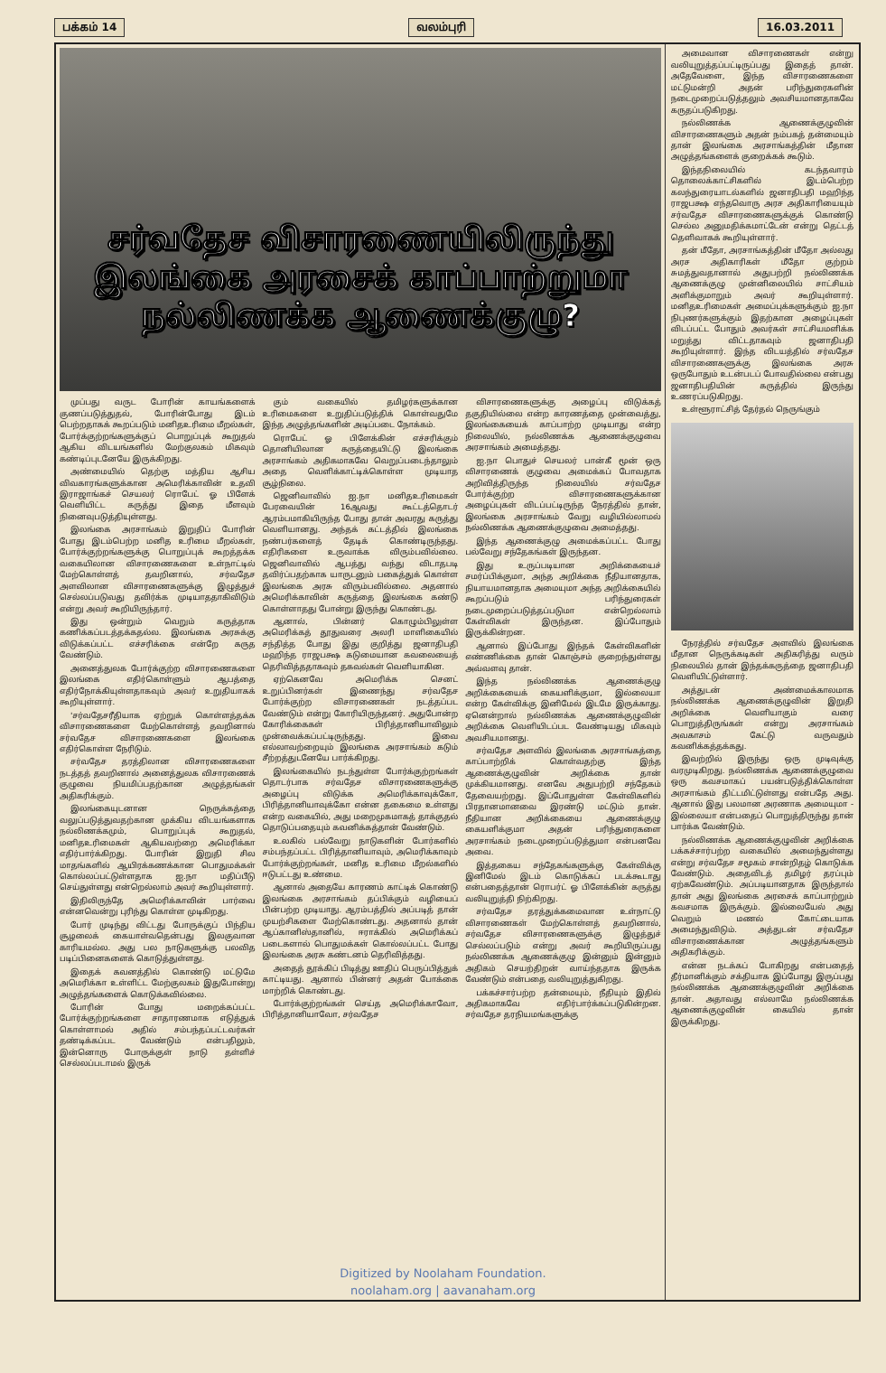பக்கம் 14 வலம்புரி 16.03.2011
சர்வதேச விசாரணையிலிருந்து
இலங்கை அரசைக் காப்பாற்றுமா
நல்லிணக்க ஆணைக்குழு?
முப்பது வருட போரின் காயங்களைக் குணப்படுத்துதல், போரின்போது இடம் பெற்றதாகக் கூறப்படும் மனிதஉரிமை மீறல்கள், போர்க்குற்றங்களுக்குப் பொறுப்புக் கூறுதல் ஆகிய விடயங்களில் மேற்குலகம் மிகவும் கண்டிப்புடனேயே இருக்கிறது.
அண்மையில் தெற்கு மத்திய ஆசிய விவகாரங்களுக்கான அமெரிக்காவின் உதவி இராஜாங்கச் செயலர் ரொபேட் ஓ பிளேக் வெளியிட்ட கருத்து இதை மீளவும் நினைவுபடுத்தியுள்ளது.
இலங்கை அரசாங்கம் இறுதிப் போரின் போது இடம்பெற்ற மனித உரிமை மீறல்கள், போர்க்குற்றங்களுக்கு பொறுப்புக் கூறத்தக்க வகையிலான விசாரணைகளை உள்நாட்டில் மேற்கொள்ளத் தவறினால், சர்வதேச அளவிலான விசாரணைகளுக்கு இழுத்துச் செல்லப்படுவது தவிர்க்க முடியாததாகிவிடும் என்று அவர் கூறியிருந்தார்.
இது ஒன்றும் வெறும் கருத்தாக கணிக்கப்படத்தக்கதல்ல. இலங்கை அரசுக்கு விடுக்கப்பட்ட எச்சரிக்கை என்றே கருத வேண்டும்.
அனைத்துலக போர்க்குற்ற விசாரணைகளை இலங்கை எதிர்கொள்ளும் ஆபத்தை எதிர்நோக்கியுள்ளதாகவும் அவர் உறுதியாகக் கூறியுள்ளார்.
'சர்வதேசரீதியாக ஏற்றுக் கொள்ளத்தக்க விசாரணைகளை மேற்கொள்ளத் தவறினால் சர்வதேச விசாரணைகளை இலங்கை எதிர்கொள்ள நேரிடும்.
சர்வதேச தரத்திலான விசாரணைகளை நடத்தத் தவறினால் அனைத்துலக விசாரணைக் குழுவை நியமிப்பதற்கான அழுத்தங்கள் அதிகரிக்கும்.
இலங்கையுடனான நெருக்கத்தை வலுப்படுத்துவதற்கான முக்கிய விடயங்களாக நல்லிணக்கமும், பொறுப்புக் கூறுதல், மனிதஉரிமைகள் ஆகியவற்றை அமெரிக்கா எதிர்பார்க்கிறது. போரின் இறுதி சில மாதங்களில் ஆயிரக்கணக்கான பொதுமக்கள் கொல்லப்பட்டுள்ளதாக ஐ.நா மதிப்பீடு செய்துள்ளது என்றெல்லாம் அவர் கூறியுள்ளார்.
இதிலிருந்தே அமெரிக்காவின் பார்வை என்னவென்று புரிந்து கொள்ள முடிகிறது.
போர் முடிந்து விட்டது போருக்குப் பிந்திய சூழலைக் கையாள்வதென்பது இலகுவான காரியமல்ல. அது பல நாடுகளுக்கு பலவித படிப்பினைகளைக் கொடுத்துள்ளது.
இதைக் கவனத்தில் கொண்டு மட்டுமே அமெரிக்கா உள்ளிட்ட மேற்குலகம் இதுபோன்று அழுத்தங்களைக் கொடுக்கவில்லை.
போரின் போது மறைக்கப்பட்ட போர்க்குற்றங்களை சாதாரணமாக எடுத்துக் கொள்ளாமல் அதில் சம்பந்தப்பட்டவர்கள் தண்டிக்கப்பட வேண்டும் என்பதிலும், இன்னொரு போருக்குள் நாடு தள்ளிச் செல்லப்படாமல் இருக்
கும் வகையில் தமிழர்களுக்கான உரிமைகளை உறுதிப்படுத்திக் கொள்வதுமே இந்த அழுத்தங்களின் அடிப்படை நோக்கம்.
ரொபேட் ஓ பிளேக்கின் எச்சரிக்கும் தொனியிலான கருத்தையிட்டு இலங்கை அரசாங்கம் அதிகமாகவே வெறுப்படைந்தாலும் அதை வெளிக்காட்டிக்கொள்ள முடியாத சூழ்நிலை.
ஜெனிவாவில் ஐ.நா மனிதஉரிமைகள் பேரவையின் 16ஆவது கூட்டத்தொடர் ஆரம்பமாகியிருந்த போது தான் அவரது கருத்து வெளியானது. அந்தக் கட்டத்தில் இலங்கை நண்பர்களைத் தேடிக் கொண்டிருந்தது. எதிரிகளை உருவாக்க விரும்பவில்லை. ஜெனிவாவில் ஆபத்து வந்து விடாதபடி தவிர்ப்பதற்காக யாருடனும் பகைத்துக் கொள்ள இலங்கை அரசு விரும்பவில்லை. அதனால் அமெரிக்காவின் கருத்தை இலங்கை கண்டு கொள்ளாதது போன்று இருந்து கொண்டது.
ஆனால், பின்னர் கொழும்பிலுள்ள அமெரிக்கத் தூதுவரை அலரி மாளிகையில் சந்தித்த போது இது குறித்து ஜனாதிபதி மஹிந்த ராஜபக்ஷ கடுமையான கவலையைத் தெரிவித்ததாகவும் தகவல்கள் வெளியாகின.
ஏற்கெனவே அமெரிக்க செனட் உறுப்பினர்கள் இணைந்து சர்வதேச போர்க்குற்ற விசாரணைகள் நடத்தப்பட வேண்டும் என்று கோரியிருந்தனர். அதுபோன்ற கோரிக்கைகள் பிரித்தானியாவிலும் முன்வைக்கப்பட்டிருந்தது. இவை எல்லாவற்றையும் இலங்கை அரசாங்கம் கடும் சீற்றத்துடனேயே பார்க்கிறது.
இலங்கையில் நடந்துள்ள போர்க்குற்றங்கள் தொடர்பாக சர்வதேச விசாரணைகளுக்கு அழைப்பு விடுக்க அமெரிக்காவுக்கோ, பிரித்தானியாவுக்கோ என்ன தகைமை உள்ளது என்ற வகையில், அது மறைமுகமாகத் தாக்குதல் தொடுப்பதையும் கவனிக்கத்தான் வேண்டும்.
உலகில் பல்வேறு நாடுகளின் போர்களில் சம்பந்தப்பட்ட பிரித்தானியாவும், அமெரிக்காவும் போர்க்குற்றங்கள், மனித உரிமை மீறல்களில் ஈடுபட்டது உண்மை.
ஆனால் அதையே காரணம் காட்டிக் கொண்டு இலங்கை அரசாங்கம் தப்பிக்கும் வழியைப் பின்பற்ற முடியாது. ஆரம்பத்தில் அப்படித் தான் முயற்சிகளை மேற்கொண்டது. அதனால் தான் ஆப்கானிஸ்தானில், ஈராக்கில் அமெரிக்கப் படைகளால் பொதுமக்கள் கொல்லப்பட்ட போது இலங்கை அரசு கண்டனம் தெரிவித்தது.
அதைத் தூக்கிப் பிடித்து ஊதிப் பெருப்பித்துக் காட்டியது. ஆனால் பின்னர் அதன் போக்கை மாற்றிக் கொண்டது.
போர்க்குற்றங்கள் செய்த அமெரிக்காவோ, பிரித்தானியாவோ, சர்வதேச
விசாரணைகளுக்கு அழைப்பு விடுக்கத் தகுதியில்லை என்ற காரணத்தை முன்வைத்து, இலங்கையைக் காப்பாற்ற முடியாது என்ற நிலையில், நல்லிணக்க ஆணைக்குழுவை அரசாங்கம் அமைத்தது.
ஐ.நா பொதுச் செயலர் பான்கீ மூன் ஒரு விசாரணைக் குழுவை அமைக்கப் போவதாக அறிவித்திருந்த நிலையில் சர்வதேச போர்க்குற்ற விசாரணைகளுக்கான அழைப்புகள் விடப்பட்டிருந்த நேரத்தில் தான், இலங்கை அரசாங்கம் வேறு வழியில்லாமல் நல்லிணக்க ஆணைக்குழுவை அமைத்தது.
இந்த ஆணைக்குழு அமைக்கப்பட்ட போது பல்வேறு சந்தேகங்கள் இருந்தன.
இது உருப்படியான அறிக்கையைச் சமர்ப்பிக்குமா, அந்த அறிக்கை நீதியானதாக, நியாயமானதாக அமையுமா அந்த அறிக்கையில் கூறப்படும் பரிந்துரைகள் நடைமுறைப்படுத்தப்படுமா என்றெல்லாம் கேள்விகள் இருந்தன. இப்போதும் இருக்கின்றன.
ஆனால் இப்போது இந்தக் கேள்விகளின் எண்ணிக்கை தான் கொஞ்சம் குறைந்துள்ளது அவ்வளவு தான்.
இந்த நல்லிணக்க ஆணைக்குழு அறிக்கையைக் கையளிக்குமா, இல்லையா என்ற கேள்விக்கு இனிமேல் இடமே இருக்காது. ஏனென்றால் நல்லிணக்க ஆணைக்குழுவின் அறிக்கை வெளியிடப்பட வேண்டியது மிகவும் அவசியமானது.
சர்வதேச அளவில் இலங்கை அரசாங்கத்தை காப்பாற்றிக் கொள்வதற்கு இந்த ஆணைக்குழுவின் அறிக்கை தான் முக்கியமானது. எனவே அதுபற்றி சந்தேகம் தேவையற்றது. இப்போதுள்ள கேள்விகளில் பிரதானமானவை இரண்டு மட்டும் தான். நீதியான அறிக்கையை ஆணைக்குழு கையளிக்குமா அதன் பரிந்துரைகளை அரசாங்கம் நடைமுறைப்படுத்துமா என்பனவே அவை.
இத்தகைய சந்தேகங்களுக்கு கேள்விக்கு இனிமேல் இடம் கொடுக்கப் படக்கூடாது என்பதைத்தான் ரொபர்ட் ஓ பிளேக்கின் கருத்து வலியுறுத்தி நிற்கிறது.
சர்வதேச தரத்துக்கமைவான உள்நாட்டு விசாரணைகள் மேற்கொள்ளத் தவறினால், சர்வதேச விசாரணைகளுக்கு இழுத்துச் செல்லப்படும் என்று அவர் கூறியிருப்பது நல்லிணக்க ஆணைக்குழு இன்னும் இன்னும் அதிகம் செயற்திறன் வாய்ந்ததாக இருக்க வேண்டும் என்பதை வலியுறுத்துகிறது.
பக்கச்சார்பற்ற தன்மையும், நீதியும் இதில் அதிகமாகவே எதிர்பார்க்கப்படுகின்றன. சர்வதேச தரநியமங்களுக்கு
அமைவான விசாரணைகள் என்று வலியுறுத்தப்பட்டிருப்பது இதைத் தான். அதேவேளை, இந்த விசாரணைகளை மட்டுமன்றி அதன் பரிந்துரைகளின் நடைமுறைப்படுத்தலும் அவசியமானதாகவே கருதப்படுகிறது.
நல்லிணக்க ஆணைக்குழுவின் விசாரணைகளும் அதன் நம்பகத் தன்மையும் தான் இலங்கை அரசாங்கத்தின் மீதான அழுத்தங்களைக் குறைக்கக் கூடும்.
இந்தநிலையில் கடந்தவாரம் தொலைக்காட்சிகளில் இடம்பெற்ற கலந்துரையாடல்களில் ஜனாதிபதி மஹிந்த ராஜபக்ஷ எந்தவொரு அரச அதிகாரியையும் சர்வதேச விசாரணைகளுக்குக் கொண்டு செல்ல அனுமதிக்கமாட்டேன் என்று தெட்டத் தெளிவாகக் கூறியுள்ளார்.
தன் மீதோ, அரசாங்கத்தின் மீதோ அல்லது அரச அதிகாரிகள் மீதோ குற்றம் சுமத்துவதானால் அதுபற்றி நல்லிணக்க ஆணைக்குழு முன்னிலையில் சாட்சியம் அளிக்குமாறும் அவர் கூறியுள்ளார். மனிதஉரிமைகள் அமைப்புக்களுக்கும் ஐ.நா நிபுணர்களுக்கும் இதற்கான அழைப்புகள் விடப்பட்ட போதும் அவர்கள் சாட்சியமளிக்க மறுத்து விட்டதாகவும் ஜனாதிபதி கூறியுள்ளார். இந்த விடயத்தில் சர்வதேச விசாரணைகளுக்கு இலங்கை அரசு ஒருபோதும் உடன்படப் போவதில்லை என்பது ஜனாதிபதியின் கருத்தில் இருந்து உணரப்படுகிறது.
உள்ளூராட்சித் தேர்தல் நெருங்கும்
நேரத்தில் சர்வதேச அளவில் இலங்கை மீதான நெருக்கடிகள் அதிகரித்து வரும் நிலையில் தான் இந்தக்கருத்தை ஜனாதிபதி வெளியிட்டுள்ளார்.
அத்துடன் அண்மைக்காலமாக நல்லிணக்க ஆணைக்குழுவின் இறுதி அறிக்கை வெளியாகும் வரை பொறுத்திருங்கள் என்று அரசாங்கம் அவகாசம் கேட்டு வருவதும் கவனிக்கத்தக்கது.
இவற்றில் இருந்து ஒரு முடிவுக்கு வரமுடிகிறது. நல்லிணக்க ஆணைக்குழுவை ஒரு கவசமாகப் பயன்படுத்திக்கொள்ள அரசாங்கம் திட்டமிட்டுள்ளது என்பதே அது. ஆனால் இது பலமான அரணாக அமையுமா - இல்லையா என்பதைப் பொறுத்திருந்து தான் பார்க்க வேண்டும்.
நல்லிணக்க ஆணைக்குழுவின் அறிக்கை பக்கச்சார்பற்ற வகையில் அமைந்துள்ளது என்று சர்வதேச சமூகம் சான்றிதழ் கொடுக்க வேண்டும். அதைவிடத் தமிழர் தரப்பும் ஏற்கவேண்டும். அப்படியானதாக இருந்தால் தான் அது இலங்கை அரசைக் காப்பாற்றும் கவசமாக இருக்கும். இல்லையேல் அது வெறும் மணல் கோட்டையாக அமைந்துவிடும். அத்துடன் சர்வதேச விசாரணைக்கான அழுத்தங்களும் அதிகரிக்கும்.
என்ன நடக்கப் போகிறது என்பதைத் தீர்மானிக்கும் சக்தியாக இப்போது இருப்பது நல்லிணக்க ஆணைக்குழுவின் அறிக்கை தான். அதாவது எல்லாமே நல்லிணக்க ஆணைக்குழுவின் கையில் தான் இருக்கிறது.
Digitized by Noolaham Foundation.
noolaham.org | aavanaham.org